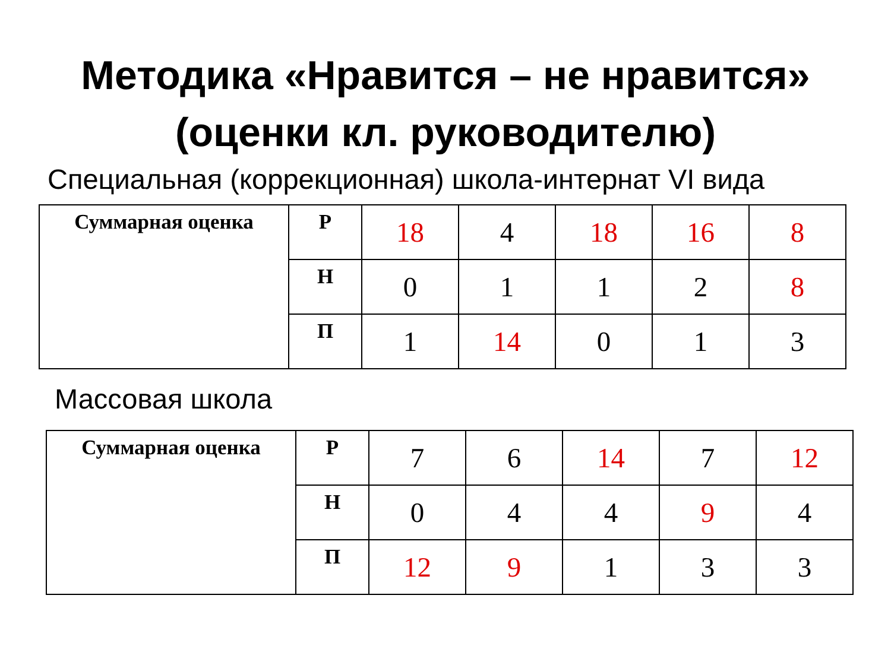Методика «Нравится – не нравится»
(оценки кл. руководителю)
Специальная (коррекционная) школа-интернат VI вида
| Суммарная оценка | Р | 18 | 4 | 18 | 16 | 8 |
| | Н | 0 | 1 | 1 | 2 | 8 |
| | П | 1 | 14 | 0 | 1 | 3 |
Массовая школа
| Суммарная оценка | Р | 7 | 6 | 14 | 7 | 12 |
| | Н | 0 | 4 | 4 | 9 | 4 |
| | П | 12 | 9 | 1 | 3 | 3 |